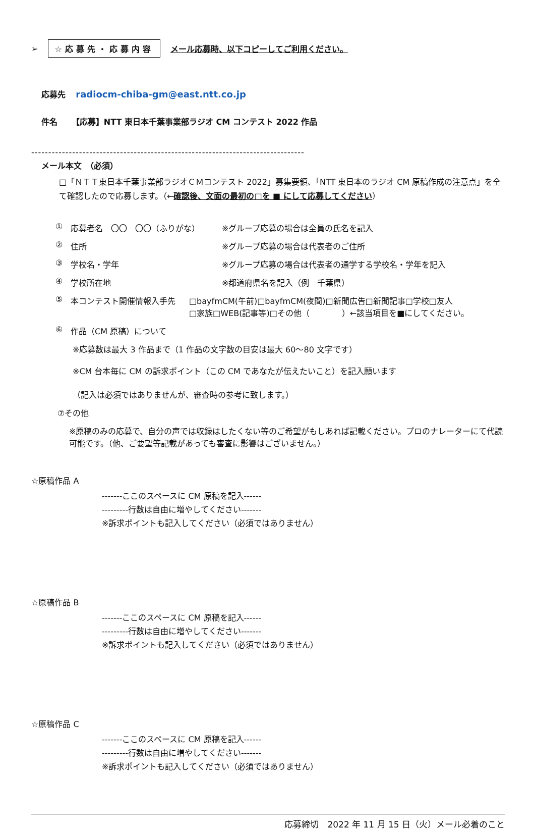➢ ☆応募先・応募内容 メール応募時、以下コピーしてご利用ください。
応募先 radiocm-chiba-gm@east.ntt.co.jp
件名 【応募】NTT 東日本千葉事業部ラジオ CM コンテスト 2022 作品
--------------------------------------------------------------------------------
メール本文　（必須）
□「ＮＴＴ東日本千葉事業部ラジオＣＭコンテスト 2022」募集要領、「NTT 東日本のラジオ CM 原稿作成の注意点」を全て確認したので応募します。（←確認後、文面の最初の□を ■ にして応募してください）
① 応募者名　〇〇　〇〇（ふりがな） ※グループ応募の場合は全員の氏名を記入
② 住所 ※グループ応募の場合は代表者のご住所
③ 学校名・学年 ※グループ応募の場合は代表者の通学する学校名・学年を記入
④ 学校所在地 ※都道府県名を記入（例　千葉県）
⑤ 本コンテスト開催情報入手先 □bayfmCM(午前)□bayfmCM(夜間)□新聞広告□新聞記事□学校□友人
□家族□WEB(記事等)□その他（　　　　）←該当項目を■にしてください。
⑥ 作品（CM 原稿）について
※応募数は最大 3 作品まで（1 作品の文字数の目安は最大 60～80 文字です）
※CM 台本毎に CM の訴求ポイント（この CM であなたが伝えたいこと）を記入願います
（記入は必須ではありませんが、審査時の参考に致します。）
⑦その他
※原稿のみの応募で、自分の声では収録はしたくない等のご希望がもしあれば記載ください。プロのナレーターにて代読可能です。（他、ご要望等記載があっても審査に影響はございません。）
☆原稿作品 A
-------ここのスペースに CM 原稿を記入------
---------行数は自由に増やしてください-------
※訴求ポイントも記入してください（必須ではありません）
☆原稿作品 B
-------ここのスペースに CM 原稿を記入------
---------行数は自由に増やしてください-------
※訴求ポイントも記入してください（必須ではありません）
☆原稿作品 C
-------ここのスペースに CM 原稿を記入------
---------行数は自由に増やしてください-------
※訴求ポイントも記入してください（必須ではありません）
応募締切　2022 年 11 月 15 日（火）メール必着のこと